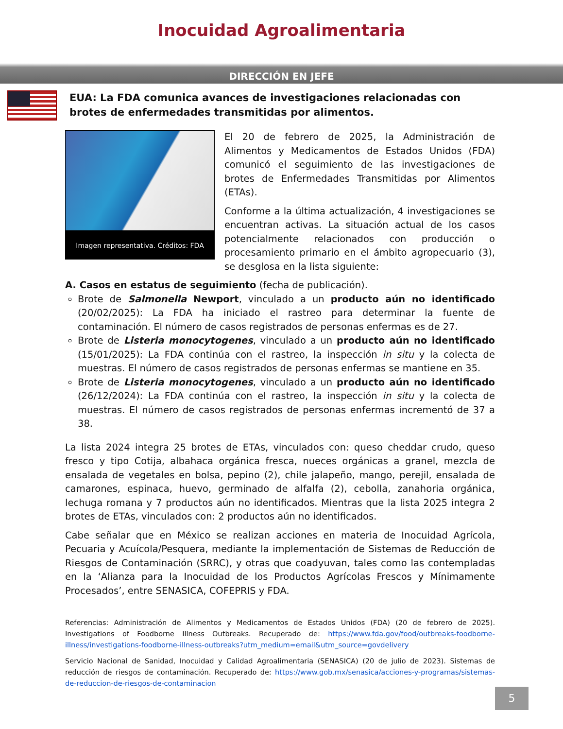Inocuidad Agroalimentaria
DIRECCIÓN EN JEFE
EUA: La FDA comunica avances de investigaciones relacionadas con brotes de enfermedades transmitidas por alimentos.
Imagen representativa. Créditos: FDA
El 20 de febrero de 2025, la Administración de Alimentos y Medicamentos de Estados Unidos (FDA) comunicó el seguimiento de las investigaciones de brotes de Enfermedades Transmitidas por Alimentos (ETAs).
Conforme a la última actualización, 4 investigaciones se encuentran activas. La situación actual de los casos potencialmente relacionados con producción o procesamiento primario en el ámbito agropecuario (3), se desglosa en la lista siguiente:
A. Casos en estatus de seguimiento (fecha de publicación).
Brote de Salmonella Newport, vinculado a un producto aún no identificado (20/02/2025): La FDA ha iniciado el rastreo para determinar la fuente de contaminación. El número de casos registrados de personas enfermas es de 27.
Brote de Listeria monocytogenes, vinculado a un producto aún no identificado (15/01/2025): La FDA continúa con el rastreo, la inspección in situ y la colecta de muestras. El número de casos registrados de personas enfermas se mantiene en 35.
Brote de Listeria monocytogenes, vinculado a un producto aún no identificado (26/12/2024): La FDA continúa con el rastreo, la inspección in situ y la colecta de muestras. El número de casos registrados de personas enfermas incrementó de 37 a 38.
La lista 2024 integra 25 brotes de ETAs, vinculados con: queso cheddar crudo, queso fresco y tipo Cotija, albahaca orgánica fresca, nueces orgánicas a granel, mezcla de ensalada de vegetales en bolsa, pepino (2), chile jalapeño, mango, perejil, ensalada de camarones, espinaca, huevo, germinado de alfalfa (2), cebolla, zanahoria orgánica, lechuga romana y 7 productos aún no identificados. Mientras que la lista 2025 integra 2 brotes de ETAs, vinculados con: 2 productos aún no identificados.
Cabe señalar que en México se realizan acciones en materia de Inocuidad Agrícola, Pecuaria y Acuícola/Pesquera, mediante la implementación de Sistemas de Reducción de Riesgos de Contaminación (SRRC), y otras que coadyuvan, tales como las contempladas en la ‘Alianza para la Inocuidad de los Productos Agrícolas Frescos y Mínimamente Procesados’, entre SENASICA, COFEPRIS y FDA.
Referencias: Administración de Alimentos y Medicamentos de Estados Unidos (FDA) (20 de febrero de 2025). Investigations of Foodborne Illness Outbreaks. Recuperado de: https://www.fda.gov/food/outbreaks-foodborne-illness/investigations-foodborne-illness-outbreaks?utm_medium=email&utm_source=govdelivery
Servicio Nacional de Sanidad, Inocuidad y Calidad Agroalimentaria (SENASICA) (20 de julio de 2023). Sistemas de reducción de riesgos de contaminación. Recuperado de: https://www.gob.mx/senasica/acciones-y-programas/sistemas-de-reduccion-de-riesgos-de-contaminacion
5